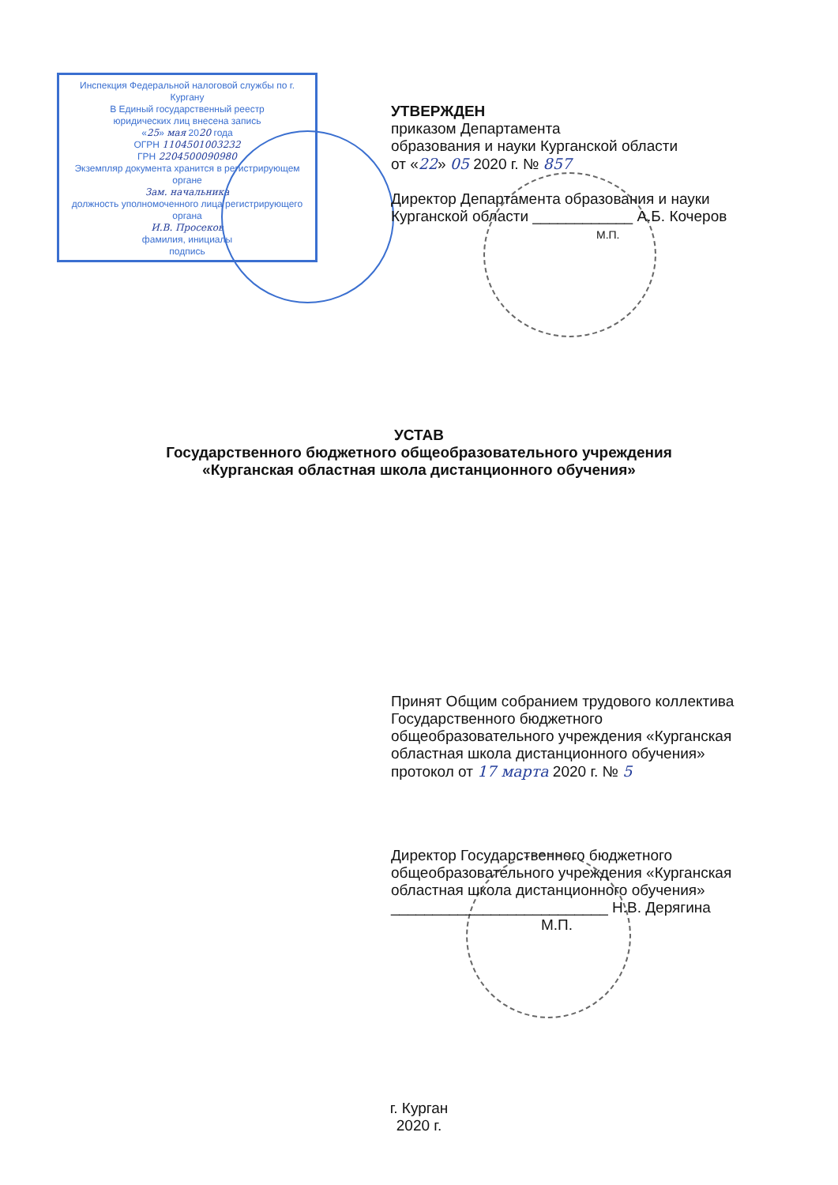Инспекция Федеральной налоговой службы по г. Кургану
В Единый государственный реестр
юридических лиц внесена запись
«25» мая 2020 года
ОГРН 1104501003232
ГРН 2204500090980
Экземпляр документа хранится в регистрирующем органе
Зам. начальника
должность уполномоченного лица регистрирующего органа
И.В. Просеков
фамилия, инициалы
подпись
УТВЕРЖДЕН
приказом Департамента
образования и науки Курганской области
от «22» 05 2020 г. № 857
Директор Департамента образования и науки
Курганской области ____________ А.Б. Кочеров
М.П.
УСТАВ
Государственного бюджетного общеобразовательного учреждения
«Курганская областная школа дистанционного обучения»
Принят Общим собранием трудового коллектива
Государственного бюджетного
общеобразовательного учреждения «Курганская
областная школа дистанционного обучения»
протокол от 17 марта 2020 г. № 5
Директор Государственного бюджетного
общеобразовательного учреждения «Курганская
областная школа дистанционного обучения»
__________________________ Н.В. Дерягина
М.П.
г. Курган
2020 г.